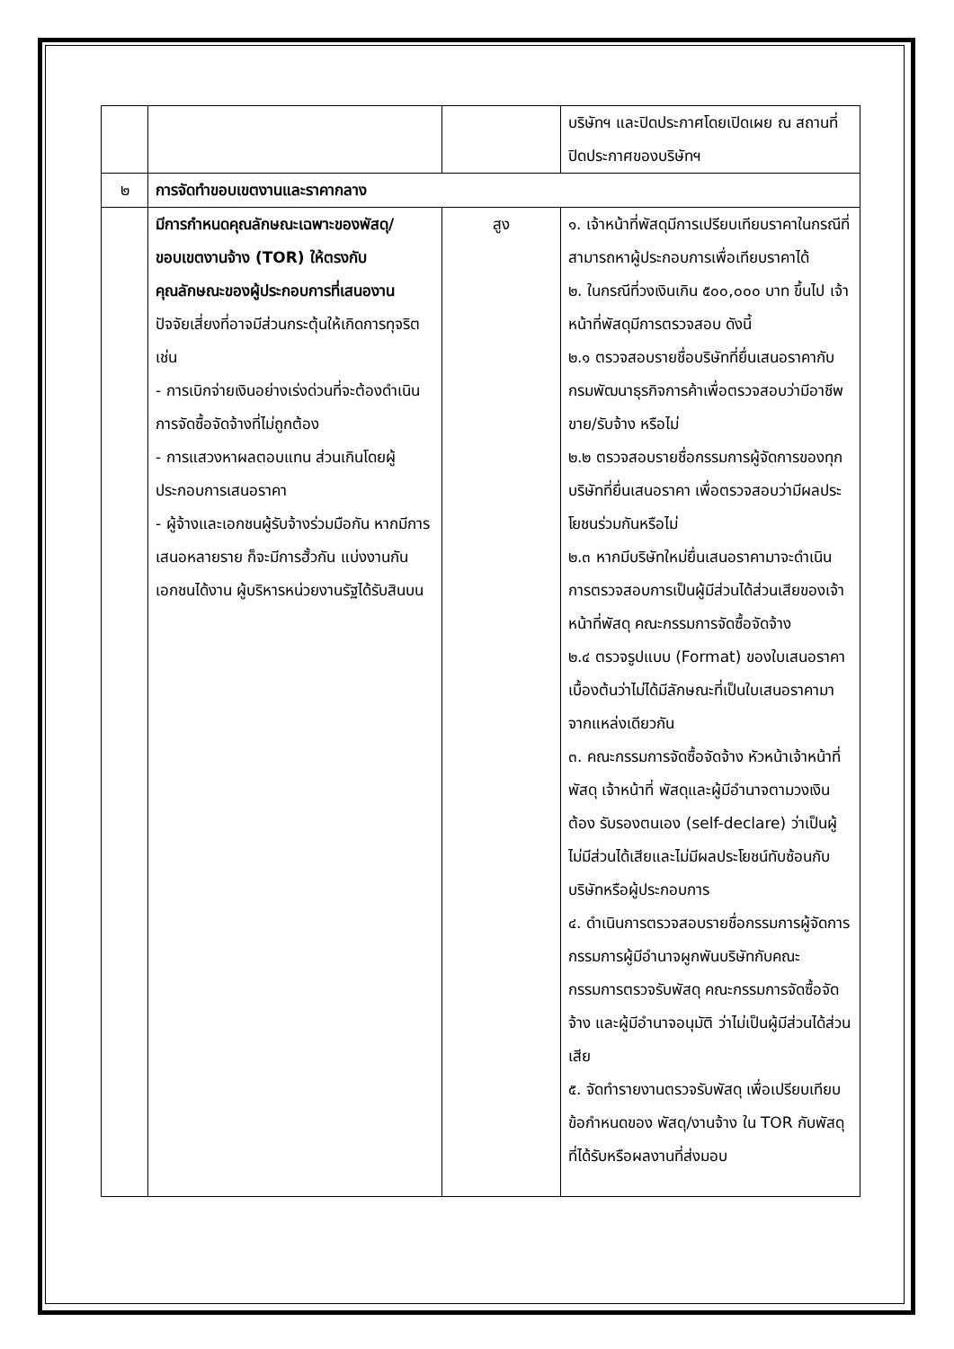| | | | บริษัทฯ และปิดประกาศโดยเปิดเผย ณ สถานที่ปิดประกาศของบริษัทฯ |
| ๒ | การจัดทำขอบเขตงานและราคากลาง | | |
| | มีการกำหนดคุณลักษณะเฉพาะของพัสดุ/ ขอบเขตงานจ้าง (TOR) ให้ตรงกับคุณลักษณะของผู้ประกอบการที่เสนองาน ปัจจัยเสี่ยงที่อาจมีส่วนกระตุ้นให้เกิดการทุจริต เช่น - การเบิกจ่ายเงินอย่างเร่งด่วนที่จะต้องดำเนินการจัดซื้อจัดจ้างที่ไม่ถูกต้อง - การแสวงหาผลตอบแทน ส่วนเกินโดยผู้ประกอบการเสนอราคา - ผู้จ้างและเอกชนผู้รับจ้างร่วมมือกัน หากมีการเสนอหลายราย ก็จะมีการฮั้วกัน แบ่งงานกัน เอกชนได้งาน ผู้บริหารหน่วยงานรัฐได้รับสินบน | สูง | ๑. เจ้าหน้าที่พัสดุมีการเปรียบเทียบราคาในกรณีที่สามารถหาผู้ประกอบการเพื่อเทียบราคาได้ ๒. ในกรณีที่วงเงินเกิน ๕๐๐,๐๐๐ บาท ขึ้นไป เจ้าหน้าที่พัสดุมีการตรวจสอบ ดังนี้ ๒.๑ ตรวจสอบรายชื่อบริษัทที่ยื่นเสนอราคากับกรมพัฒนาธุรกิจการค้าเพื่อตรวจสอบว่ามีอาชีพขาย/รับจ้าง หรือไม่ ๒.๒ ตรวจสอบรายชื่อกรรมการผู้จัดการของทุกบริษัทที่ยื่นเสนอราคา เพื่อตรวจสอบว่ามีผลประโยชนร่วมกันหรือไม่ ๒.๓ หากมีบริษัทใหม่ยื่นเสนอราคามาจะดำเนินการตรวจสอบการเป็นผู้มีส่วนได้ส่วนเสียของเจ้าหน้าที่พัสดุ คณะกรรมการจัดซื้อจัดจ้าง ๒.๔ ตรวจรูปแบบ (Format) ของใบเสนอราคาเบื้องต้นว่าไม่ได้มีลักษณะที่เป็นใบเสนอราคามาจากแหล่งเดียวกัน ๓. คณะกรรมการจัดซื้อจัดจ้าง หัวหน้าเจ้าหน้าที่พัสดุ เจ้าหน้าที่ พัสดุและผู้มีอำนาจตามวงเงินต้อง รับรองตนเอง (self-declare) ว่าเป็นผู้ไม่มีส่วนได้เสียและไม่มีผลประโยชน์ทับซ้อนกับบริษัทหรือผู้ประกอบการ ๔. ดำเนินการตรวจสอบรายชื่อกรรมการผู้จัดการ กรรมการผู้มีอำนาจผูกพันบริษัทกับคณะกรรมการตรวจรับพัสดุ คณะกรรมการจัดซื้อจัดจ้าง และผู้มีอำนาจอนุมัติ ว่าไม่เป็นผู้มีส่วนได้ส่วนเสีย ๕. จัดทำรายงานตรวจรับพัสดุ เพื่อเปรียบเทียบข้อกำหนดของ พัสดุ/งานจ้าง ใน TOR กับพัสดุที่ได้รับหรือผลงานที่ส่งมอบ |